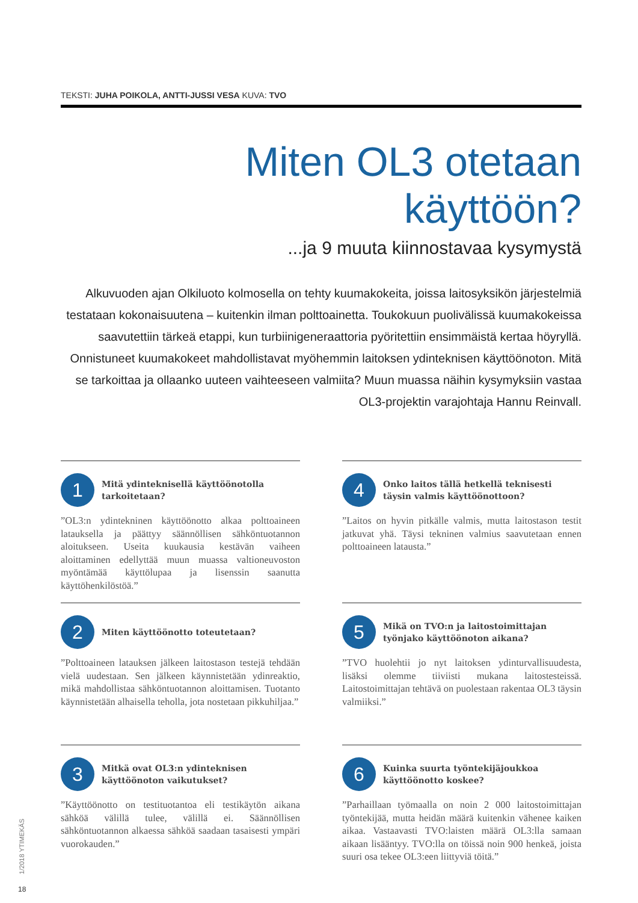TEKSTI: JUHA POIKOLA, ANTTI-JUSSI VESA KUVA: TVO
Miten OL3 otetaan käyttöön?
...ja 9 muuta kiinnostavaa kysymystä
Alkuvuoden ajan Olkiluoto kolmosella on tehty kuumakokeita, joissa laitosyksikön järjestelmiä testataan kokonaisuutena – kuitenkin ilman polttoainetta. Toukokuun puolivälissä kuumakokeissa saavutettiin tärkeä etappi, kun turbiinigeneraattoria pyöritettiin ensimmäistä kertaa höyryllä. Onnistuneet kuumakokeet mahdollistavat myöhemmin laitoksen ydinteknisen käyttöönoton. Mitä se tarkoittaa ja ollaanko uuteen vaihteeseen valmiita? Muun muassa näihin kysymyksiin vastaa OL3-projektin varajohtaja Hannu Reinvall.
1
Mitä ydinteknisellä käyttöönotolla tarkoitetaan?
”OL3:n ydintekninen käyttöönotto alkaa polttoaineen latauksella ja päättyy säännöllisen sähköntuotannon aloitukseen. Useita kuukausia kestävän vaiheen aloittaminen edellyttää muun muassa valtioneuvoston myöntämää käyttölupaa ja lisenssin saanutta käyttöhenkilöstöä.”
2
Miten käyttöönotto toteutetaan?
”Polttoaineen latauksen jälkeen laitostason testejä tehdään vielä uudestaan. Sen jälkeen käynnistetään ydinreaktio, mikä mahdollistaa sähköntuotannon aloittamisen. Tuotanto käynnistetään alhaisella teholla, jota nostetaan pikkuhiljaa.”
3
Mitkä ovat OL3:n ydinteknisen käyttöönoton vaikutukset?
”Käyttöönotto on testituotantoa eli testikäytön aikana sähköä välillä tulee, välillä ei. Säännöllisen sähköntuotannon alkaessa sähköä saadaan tasaisesti ympäri vuorokauden.”
4
Onko laitos tällä hetkellä teknisesti täysin valmis käyttöönottoon?
”Laitos on hyvin pitkälle valmis, mutta laitostason testit jatkuvat yhä. Täysi tekninen valmius saavutetaan ennen polttoaineen latausta.”
5
Mikä on TVO:n ja laitostoimittajan työnjako käyttöönoton aikana?
”TVO huolehtii jo nyt laitoksen ydinturvallisuudesta, lisäksi olemme tiiviisti mukana laitostesteissä. Laitostoimittajan tehtävä on puolestaan rakentaa OL3 täysin valmiiksi.”
6
Kuinka suurta työntekijäjoukkoa käyttöönotto koskee?
”Parhaillaan työmaalla on noin 2 000 laitostoimittajan työntekijää, mutta heidän määrä kuitenkin vähenee kaiken aikaa. Vastaavasti TVO:laisten määrä OL3:lla samaan aikaan lisääntyy. TVO:lla on töissä noin 900 henkeä, joista suuri osa tekee OL3:een liittyviä töitä.”
1/2018 YTIMEKÄS
18